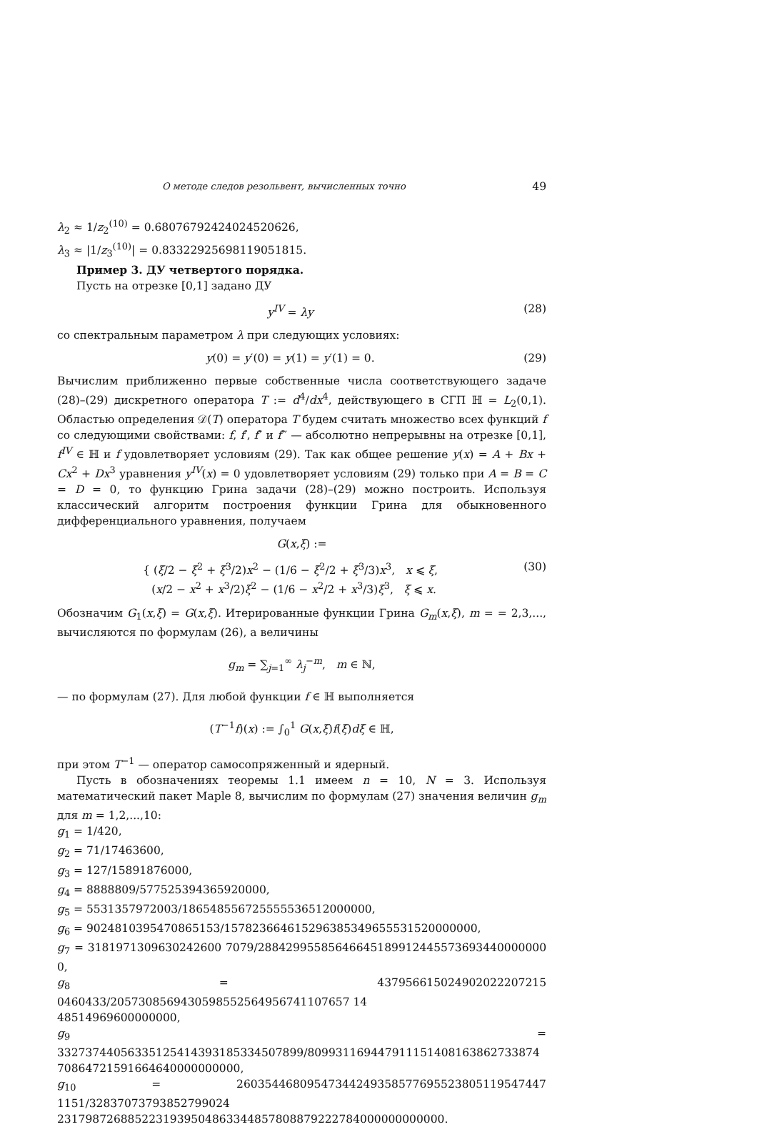О методе следов резольвент, вычисленных точно 49
λ<sub>2</sub> ≈ 1/z<sub>2</sub><sup>(10)</sup> = 0.68076792424024520626,
λ<sub>3</sub> ≈ |1/z<sub>3</sub><sup>(10)</sup>| = 0.83322925698119051815.
Пример 3. ДУ четвертого порядка.
Пусть на отрезке [0,1] задано ДУ
y<sup>IV</sup> = λy (28)
со спектральным параметром λ при следующих условиях:
y(0) = y′(0) = y(1) = y′(1) = 0. (29)
Вычислим приближенно первые собственные числа соответствующего задаче (28)–(29) дискретного оператора T := d<sup>4</sup>/dx<sup>4</sup>, действующего в СГП ℍ = L<sub>2</sub>(0,1). Областью определения 𝒟(T) оператора T будем считать множество всех функций f со следующими свойствами: f, f′, f″ и f‴ — абсолютно непрерывны на отрезке [0,1], f<sup>IV</sup> ∈ ℍ и f удовлетворяет условиям (29). Так как общее решение y(x) = A + Bx + Cx<sup>2</sup> + Dx<sup>3</sup> уравнения y<sup>IV</sup>(x) = 0 удовлетворяет условиям (29) только при A = B = C = D = 0, то функцию Грина задачи (28)–(29) можно построить. Используя классический алгоритм построения функции Грина для обыкновенного дифференциального уравнения, получаем
G(x,ξ) :=
{ (ξ/2 − ξ<sup>2</sup> + ξ<sup>3</sup>/2)x<sup>2</sup> − (1/6 − ξ<sup>2</sup>/2 + ξ<sup>3</sup>/3)x<sup>3</sup>, x ⩽ ξ,
(x/2 − x<sup>2</sup> + x<sup>3</sup>/2)ξ<sup>2</sup> − (1/6 − x<sup>2</sup>/2 + x<sup>3</sup>/3)ξ<sup>3</sup>, ξ ⩽ x. (30)
Обозначим G<sub>1</sub>(x,ξ) = G(x,ξ). Итерированные функции Грина G<sub>m</sub>(x,ξ), m = = 2,3,..., вычисляются по формулам (26), а величины
g<sub>m</sub> = ∑<sub>j=1</sub><sup>∞</sup> λ<sub>j</sub><sup>−m</sup>, m ∈ ℕ,
— по формулам (27). Для любой функции f ∈ ℍ выполняется
(T<sup>−1</sup>f)(x) := ∫<sub>0</sub><sup>1</sup> G(x,ξ)f(ξ)dξ ∈ ℍ,
при этом T<sup>−1</sup> — оператор самосопряженный и ядерный.
Пусть в обозначениях теоремы 1.1 имеем n = 10, N = 3. Используя математический пакет Maple 8, вычислим по формулам (27) значения величин g<sub>m</sub> для m = 1,2,...,10:
g<sub>1</sub> = 1/420,
g<sub>2</sub> = 71/17463600,
g<sub>3</sub> = 127/15891876000,
g<sub>4</sub> = 8888809/577525394365920000,
g<sub>5</sub> = 5531357972003/186548556725555536512000000,
g<sub>6</sub> = 9024810395470865153/157823664615296385349655531520000000,
g<sub>7</sub> = 3181971309630242600 7079/28842995585646645189912445573693440000000 0,
g<sub>8</sub> = 437956615024902022207215 0460433/2057308569430598552564956741107657 14
48514969600000000,
g<sub>9</sub> = 33273744056335125414393185334507899/809931169447911151408163862733874
70864721591664640000000000,
g<sub>10</sub> = 26035446809547344249358577695523805119547447 1151/32837073793852799024
2317987268852231939504863344857808879222784000000000000.